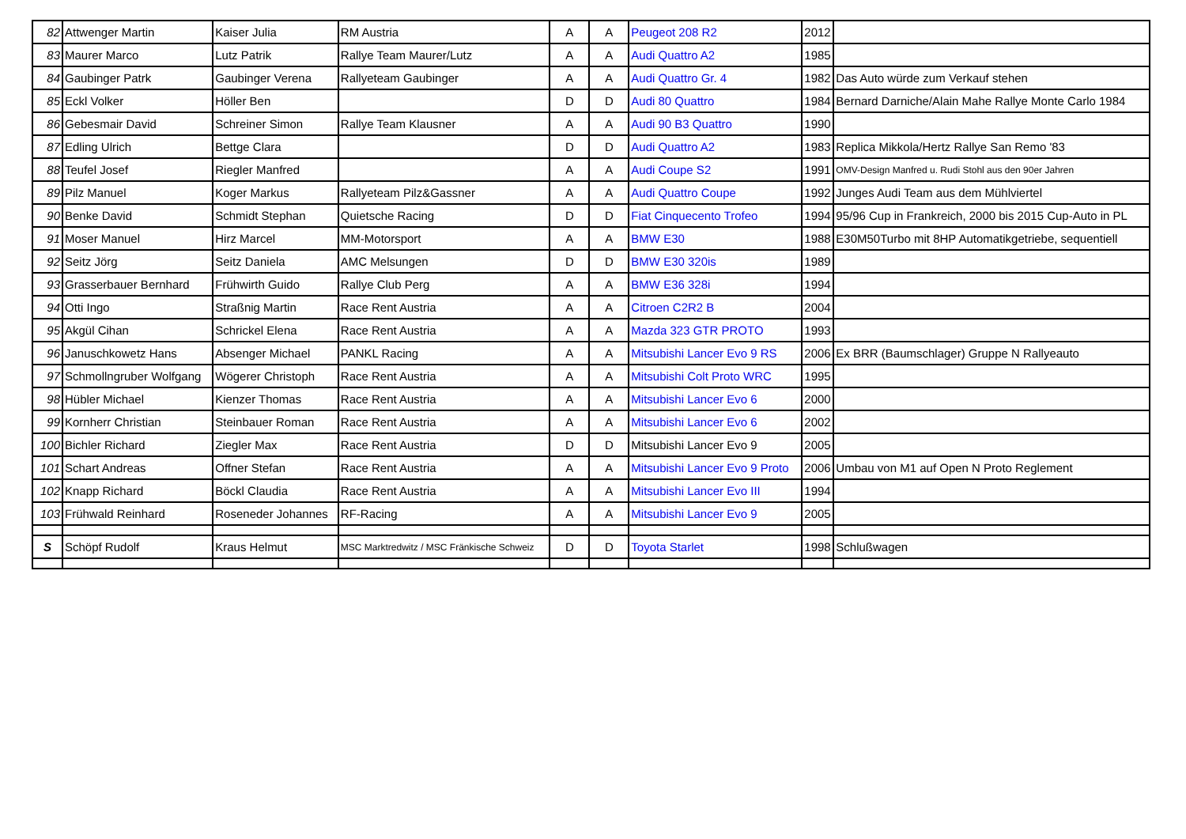| 82 | Attwenger Martin | Kaiser Julia | RM Austria | A | A | Peugeot 208 R2 | 2012 | |
| 83 | Maurer Marco | Lutz Patrik | Rallye Team Maurer/Lutz | A | A | Audi Quattro A2 | 1985 | |
| 84 | Gaubinger Patrk | Gaubinger Verena | Rallyeteam Gaubinger | A | A | Audi Quattro Gr. 4 | 1982 | Das Auto würde zum Verkauf stehen |
| 85 | Eckl Volker | Höller Ben | | D | D | Audi 80 Quattro | 1984 | Bernard Darniche/Alain Mahe Rallye Monte Carlo 1984 |
| 86 | Gebesmair David | Schreiner Simon | Rallye Team Klausner | A | A | Audi 90 B3 Quattro | 1990 | |
| 87 | Edling Ulrich | Bettge Clara | | D | D | Audi Quattro A2 | 1983 | Replica Mikkola/Hertz Rallye San Remo '83 |
| 88 | Teufel Josef | Riegler Manfred | | A | A | Audi Coupe S2 | 1991 | OMV-Design Manfred u. Rudi Stohl aus den 90er Jahren |
| 89 | Pilz Manuel | Koger Markus | Rallyeteam Pilz&Gassner | A | A | Audi Quattro Coupe | 1992 | Junges Audi Team aus dem Mühlviertel |
| 90 | Benke David | Schmidt Stephan | Quietsche Racing | D | D | Fiat Cinquecento Trofeo | 1994 | 95/96 Cup in Frankreich, 2000 bis 2015 Cup-Auto in PL |
| 91 | Moser Manuel | Hirz Marcel | MM-Motorsport | A | A | BMW E30 | 1988 | E30M50Turbo mit 8HP Automatikgetriebe, sequentiell |
| 92 | Seitz Jörg | Seitz Daniela | AMC Melsungen | D | D | BMW E30 320is | 1989 | |
| 93 | Grasserbauer Bernhard | Frühwirth Guido | Rallye Club Perg | A | A | BMW E36 328i | 1994 | |
| 94 | Otti Ingo | Straßnig Martin | Race Rent Austria | A | A | Citroen C2R2 B | 2004 | |
| 95 | Akgül Cihan | Schrickel Elena | Race Rent Austria | A | A | Mazda 323 GTR PROTO | 1993 | |
| 96 | Januschkowetz Hans | Absenger Michael | PANKL Racing | A | A | Mitsubishi Lancer Evo 9 RS | 2006 | Ex BRR (Baumschlager) Gruppe N Rallyeauto |
| 97 | Schmollngruber Wolfgang | Wögerer Christoph | Race Rent Austria | A | A | Mitsubishi Colt Proto WRC | 1995 | |
| 98 | Hübler Michael | Kienzer Thomas | Race Rent Austria | A | A | Mitsubishi Lancer Evo 6 | 2000 | |
| 99 | Kornherr Christian | Steinbauer Roman | Race Rent Austria | A | A | Mitsubishi Lancer Evo 6 | 2002 | |
| 100 | Bichler Richard | Ziegler Max | Race Rent Austria | D | D | Mitsubishi Lancer Evo 9 | 2005 | |
| 101 | Schart Andreas | Offner Stefan | Race Rent Austria | A | A | Mitsubishi Lancer Evo 9 Proto | 2006 | Umbau von M1 auf Open N Proto Reglement |
| 102 | Knapp Richard | Böckl Claudia | Race Rent Austria | A | A | Mitsubishi Lancer Evo III | 1994 | |
| 103 | Frühwald Reinhard | Roseneder Johannes | RF-Racing | A | A | Mitsubishi Lancer Evo 9 | 2005 | |
| S | Schöpf Rudolf | Kraus Helmut | MSC Marktredwitz / MSC Fränkische Schweiz | D | D | Toyota Starlet | 1998 | Schlußwagen |